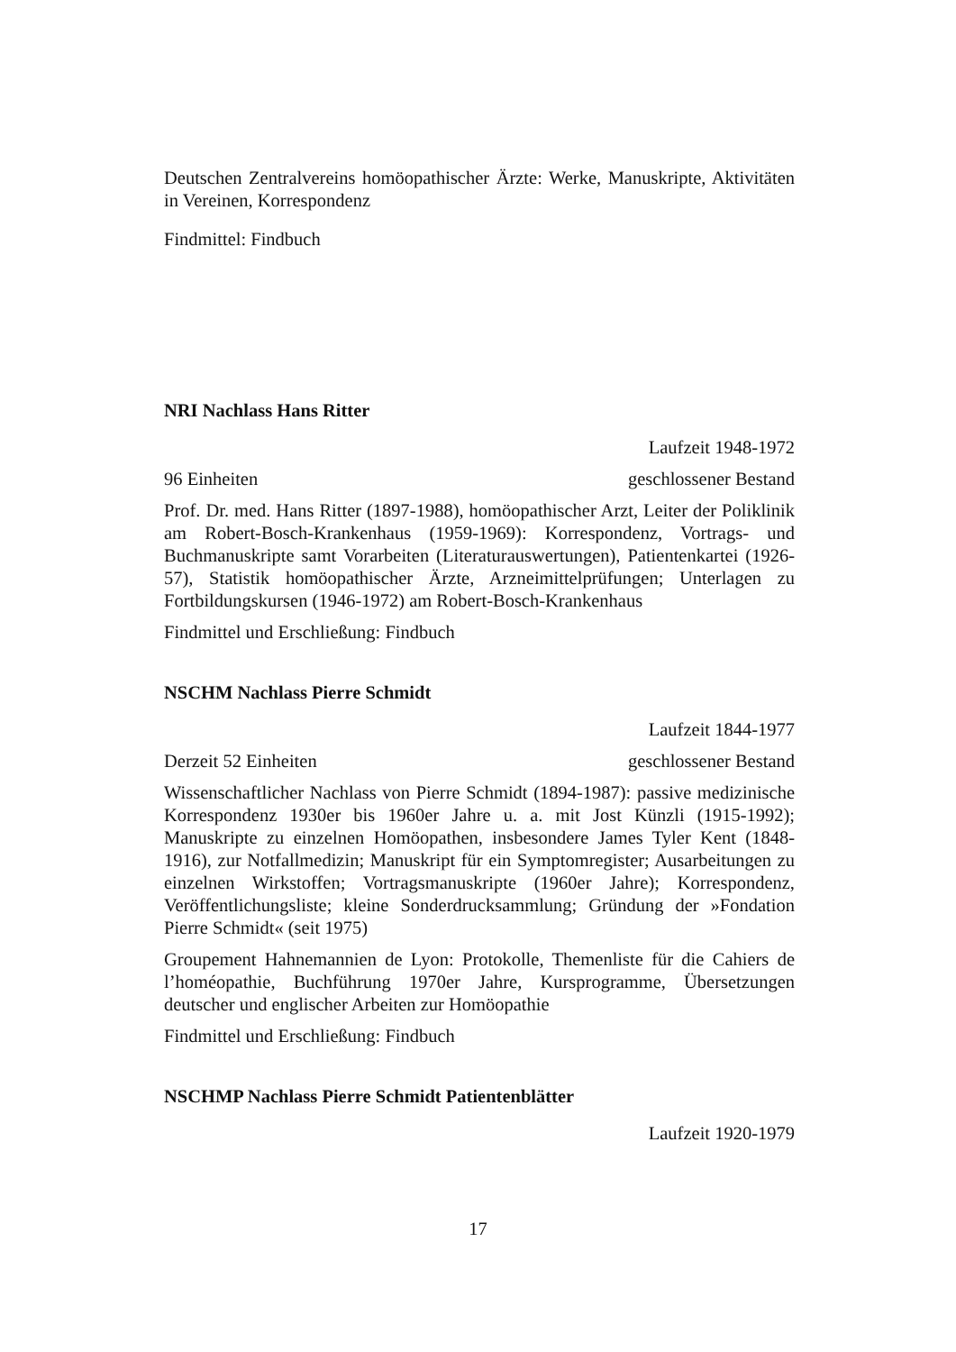Deutschen Zentralvereins homöopathischer Ärzte: Werke, Manuskripte, Aktivitäten in Vereinen, Korrespondenz
Findmittel: Findbuch
NRI Nachlass Hans Ritter
Laufzeit 1948-1972
96 Einheiten geschlossener Bestand
Prof. Dr. med. Hans Ritter (1897-1988), homöopathischer Arzt, Leiter der Poliklinik am Robert-Bosch-Krankenhaus (1959-1969): Korrespondenz, Vortrags- und Buchmanuskripte samt Vorarbeiten (Literaturauswertungen), Patientenkartei (1926-57), Statistik homöopathischer Ärzte, Arzneimittelprüfungen; Unterlagen zu Fortbildungskursen (1946-1972) am Robert-Bosch-Krankenhaus
Findmittel und Erschließung: Findbuch
NSCHM Nachlass Pierre Schmidt
Laufzeit 1844-1977
Derzeit 52 Einheiten geschlossener Bestand
Wissenschaftlicher Nachlass von Pierre Schmidt (1894-1987): passive medizinische Korrespondenz 1930er bis 1960er Jahre u. a. mit Jost Künzli (1915-1992); Manuskripte zu einzelnen Homöopathen, insbesondere James Tyler Kent (1848-1916), zur Notfallmedizin; Manuskript für ein Symptomregister; Ausarbeitungen zu einzelnen Wirkstoffen; Vortragsmanuskripte (1960er Jahre); Korrespondenz, Veröffentlichungsliste; kleine Sonderdrucksammlung; Gründung der »Fondation Pierre Schmidt« (seit 1975)
Groupement Hahnemannien de Lyon: Protokolle, Themenliste für die Cahiers de l’homéopathie, Buchführung 1970er Jahre, Kursprogramme, Übersetzungen deutscher und englischer Arbeiten zur Homöopathie
Findmittel und Erschließung: Findbuch
NSCHMP Nachlass Pierre Schmidt Patientenblätter
Laufzeit 1920-1979
17